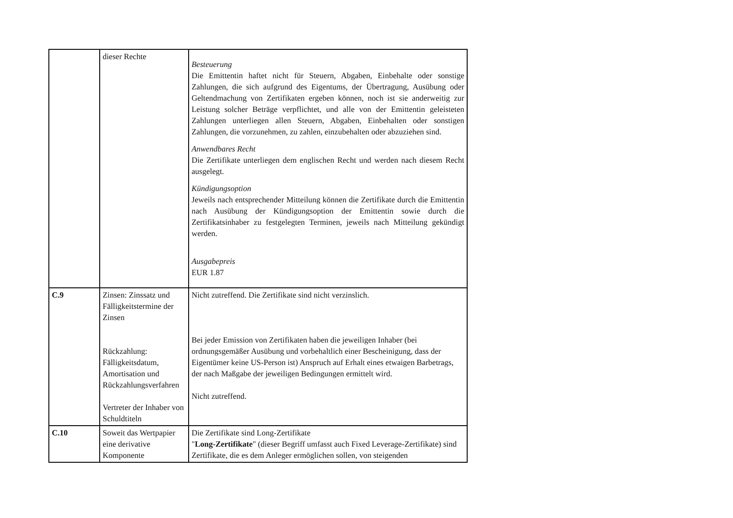| | dieser Rechte | Besteuerung Die Emittentin haftet nicht für Steuern, Abgaben, Einbehalte oder sonstige Zahlungen, die sich aufgrund des Eigentums, der Übertragung, Ausübung oder Geltendmachung von Zertifikaten ergeben können, noch ist sie anderweitig zur Leistung solcher Beträge verpflichtet, und alle von der Emittentin geleisteten Zahlungen unterliegen allen Steuern, Abgaben, Einbehalten oder sonstigen Zahlungen, die vorzunehmen, zu zahlen, einzubehalten oder abzuziehen sind. Anwendbares Recht Die Zertifikate unterliegen dem englischen Recht und werden nach diesem Recht ausgelegt. Kündigungsoption Jeweils nach entsprechender Mitteilung können die Zertifikate durch die Emittentin nach Ausübung der Kündigungsoption der Emittentin sowie durch die Zertifikatsinhaber zu festgelegten Terminen, jeweils nach Mitteilung gekündigt werden. Ausgabepreis EUR 1.87 |
| C.9 | Zinsen: Zinssatz und Fälligkeitstermine der Zinsen Rückzahlung: Fälligkeitsdatum, Amortisation und Rückzahlungsverfahren Vertreter der Inhaber von Schuldtiteln | Nicht zutreffend. Die Zertifikate sind nicht verzinslich. Bei jeder Emission von Zertifikaten haben die jeweiligen Inhaber (bei ordnungsgemäßer Ausübung und vorbehaltlich einer Bescheinigung, dass der Eigentümer keine US-Person ist) Anspruch auf Erhalt eines etwaigen Barbetrags, der nach Maßgabe der jeweiligen Bedingungen ermittelt wird. Nicht zutreffend. |
| C.10 | Soweit das Wertpapier eine derivative Komponente | Die Zertifikate sind Long-Zertifikate " Long-Zertifikate " (dieser Begriff umfasst auch Fixed Leverage-Zertifikate) sind Zertifikate, die es dem Anleger ermöglichen sollen, von steigenden |